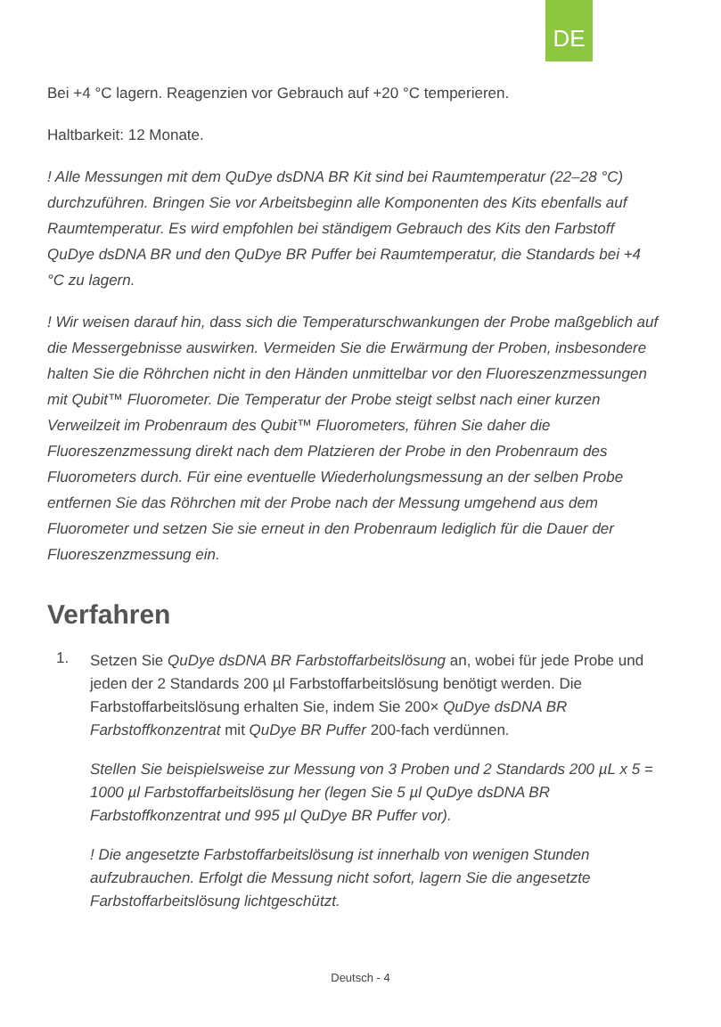DE
Bei +4 °C lagern. Reagenzien vor Gebrauch auf +20 °C temperieren.
Haltbarkeit: 12 Monate.
! Alle Messungen mit dem QuDye dsDNA BR Kit sind bei Raumtemperatur (22–28 °C) durchzuführen. Bringen Sie vor Arbeitsbeginn alle Komponenten des Kits ebenfalls auf Raumtemperatur. Es wird empfohlen bei ständigem Gebrauch des Kits den Farbstoff QuDye dsDNA BR und den QuDye BR Puffer bei Raumtemperatur, die Standards bei +4 °C zu lagern.
! Wir weisen darauf hin, dass sich die Temperaturschwankungen der Probe maßgeblich auf die Messergebnisse auswirken. Vermeiden Sie die Erwärmung der Proben, insbesondere halten Sie die Röhrchen nicht in den Händen unmittelbar vor den Fluoreszenzmessungen mit Qubit™ Fluorometer. Die Temperatur der Probe steigt selbst nach einer kurzen Verweilzeit im Probenraum des Qubit™ Fluorometers, führen Sie daher die Fluoreszenzmessung direkt nach dem Platzieren der Probe in den Probenraum des Fluorometers durch. Für eine eventuelle Wiederholungsmessung an der selben Probe entfernen Sie das Röhrchen mit der Probe nach der Messung umgehend aus dem Fluorometer und setzen Sie sie erneut in den Probenraum lediglich für die Dauer der Fluoreszenzmessung ein.
Verfahren
1.
Setzen Sie QuDye dsDNA BR Farbstoffarbeitslösung an, wobei für jede Probe und jeden der 2 Standards 200 µl Farbstoffarbeitslösung benötigt werden. Die Farbstoffarbeitslösung erhalten Sie, indem Sie 200× QuDye dsDNA BR Farbstoffkonzentrat mit QuDye BR Puffer 200-fach verdünnen.
Stellen Sie beispielsweise zur Messung von 3 Proben und 2 Standards 200 µL x 5 = 1000 µl Farbstoffarbeitslösung her (legen Sie 5 µl QuDye dsDNA BR Farbstoffkonzentrat und 995 µl QuDye BR Puffer vor).
! Die angesetzte Farbstoffarbeitslösung ist innerhalb von wenigen Stunden aufzubrauchen. Erfolgt die Messung nicht sofort, lagern Sie die angesetzte Farbstoffarbeitslösung lichtgeschützt.
Deutsch - 4